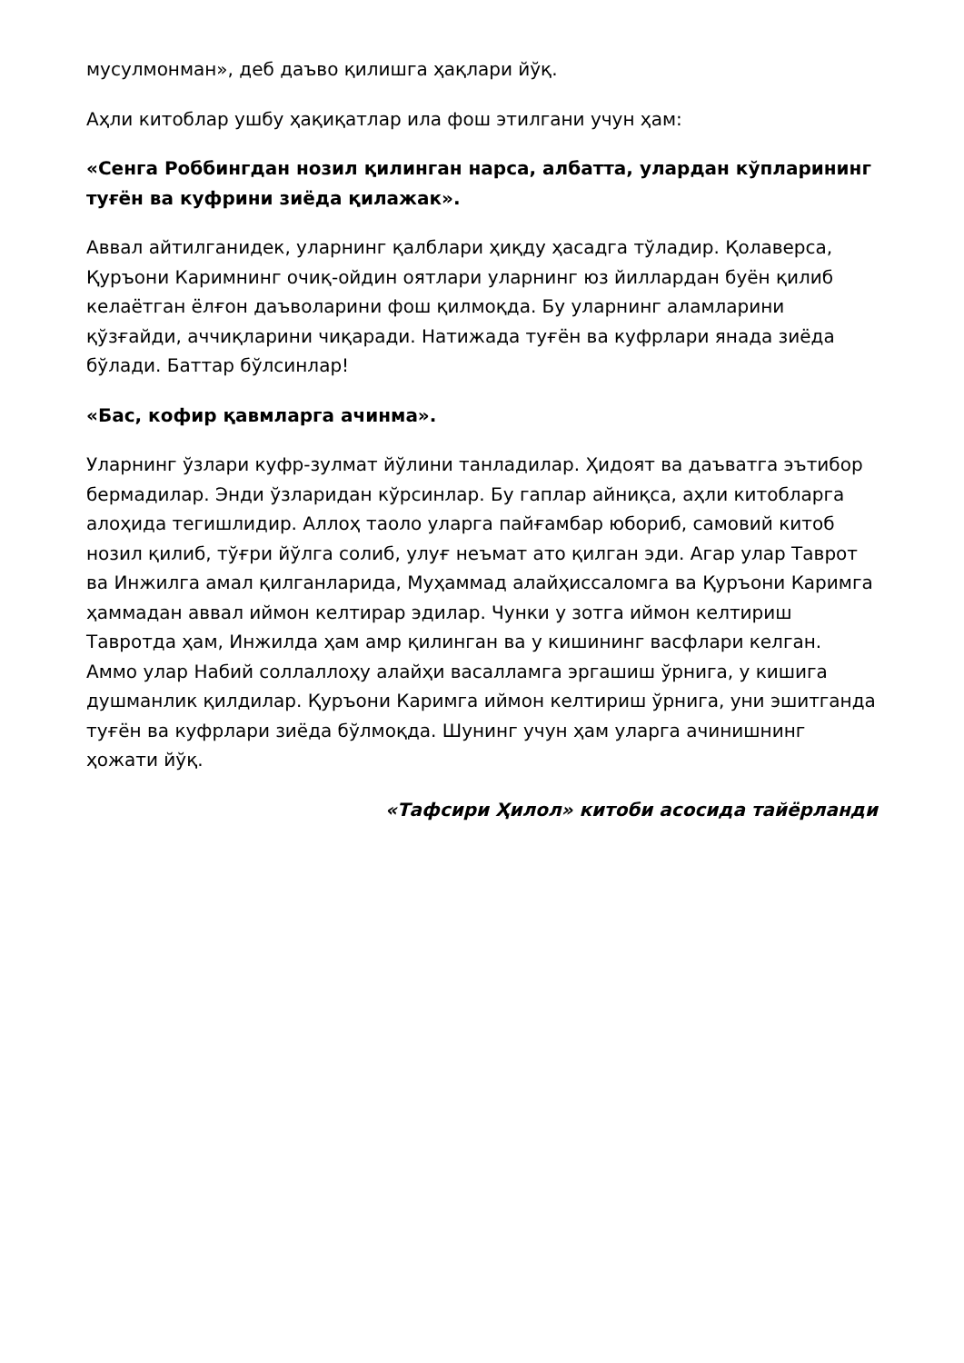мусулмонман», деб даъво қилишга ҳақлари йўқ.
Аҳли китоблар ушбу ҳақиқатлар ила фош этилгани учун ҳам:
«Сенга Роббингдан нозил қилинган нарса, албатта, улардан кўпларининг туғён ва куфрини зиёда қилажак».
Аввал айтилганидек, уларнинг қалблари ҳиқду ҳасадга тўладир. Қолаверса, Қуръони Каримнинг очиқ-ойдин оятлари уларнинг юз йиллардан буён қилиб келаётган ёлғон даъволарини фош қилмоқда. Бу уларнинг аламларини қўзғайди, аччиқларини чиқаради. Натижада туғён ва куфрлари янада зиёда бўлади. Баттар бўлсинлар!
«Бас, кофир қавмларга ачинма».
Уларнинг ўзлари куфр-зулмат йўлини танладилар. Ҳидоят ва даъватга эътибор бермадилар. Энди ўзларидан кўрсинлар. Бу гаплар айниқса, аҳли китобларга алоҳида тегишлидир. Аллоҳ таоло уларга пайғамбар юбориб, самовий китоб нозил қилиб, тўғри йўлга солиб, улуғ неъмат ато қилган эди. Агар улар Таврот ва Инжилга амал қилганларида, Муҳаммад алайҳиссаломга ва Қуръони Каримга ҳаммадан аввал иймон келтирар эдилар. Чунки у зотга иймон келтириш Тавротда ҳам, Инжилда ҳам амр қилинган ва у кишининг васфлари келган. Аммо улар Набий соллаллоҳу алайҳи васалламга эргашиш ўрнига, у кишига душманлик қилдилар. Қуръони Каримга иймон келтириш ўрнига, уни эшитганда туғён ва куфрлари зиёда бўлмоқда. Шунинг учун ҳам уларга ачинишнинг ҳожати йўқ.
«Тафсири Ҳилол» китоби асосида тайёрланди